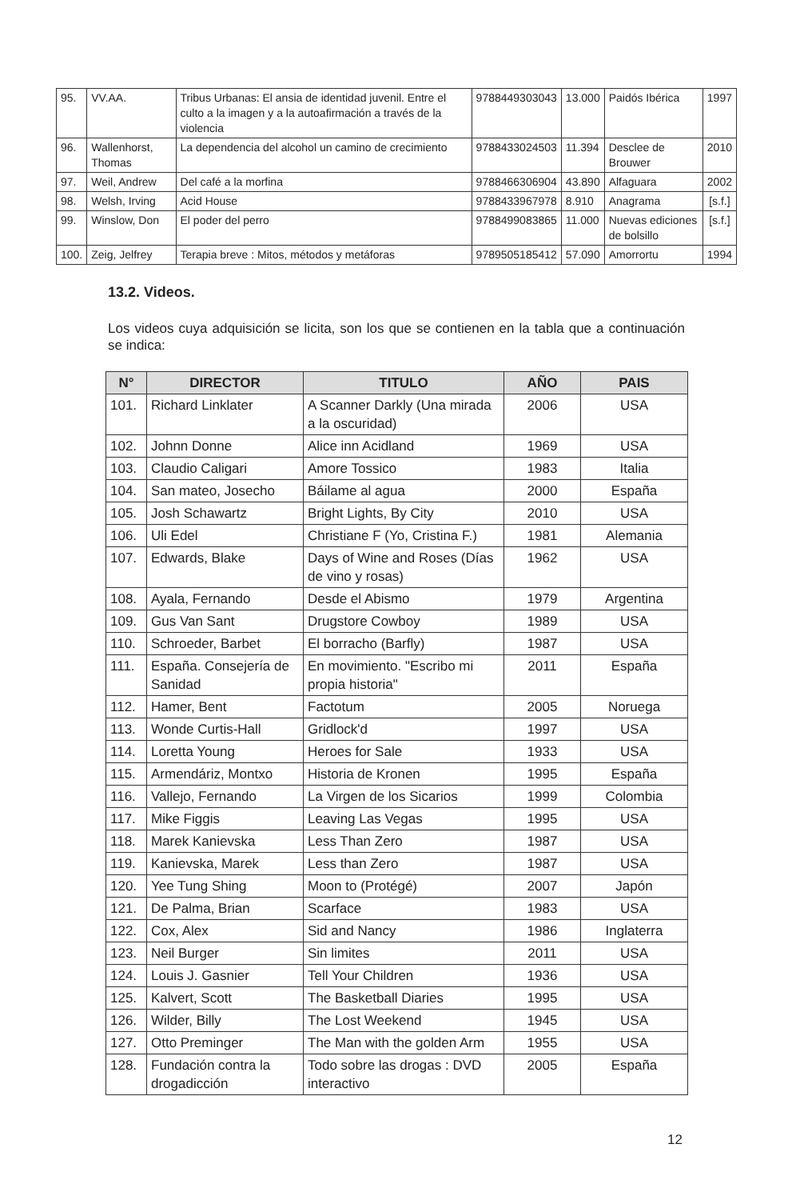| 95. | VV.AA. | Tribus Urbanas: El ansia de identidad juvenil. Entre el culto a la imagen y a la autoafirmación a través de la violencia | 9788449303043 | 13.000 | Paidós Ibérica | 1997 |
| 96. | Wallenhorst, Thomas | La dependencia del alcohol un camino de crecimiento | 9788433024503 | 11.394 | Desclee de Brouwer | 2010 |
| 97. | Weil, Andrew | Del café a la morfina | 9788466306904 | 43.890 | Alfaguara | 2002 |
| 98. | Welsh, Irving | Acid House | 9788433967978 | 8.910 | Anagrama | [s.f.] |
| 99. | Winslow, Don | El poder del perro | 9788499083865 | 11.000 | Nuevas ediciones de bolsillo | [s.f.] |
| 100. | Zeig, Jelfrey | Terapia breve : Mitos, métodos y metáforas | 9789505185412 | 57.090 | Amorrortu | 1994 |
13.2. Videos.
Los videos cuya adquisición se licita, son los que se contienen en la tabla que a continuación se indica:
| N° | DIRECTOR | TITULO | AÑO | PAIS |
| --- | --- | --- | --- | --- |
| 101. | Richard Linklater | A Scanner Darkly (Una mirada a la oscuridad) | 2006 | USA |
| 102. | Johnn Donne | Alice inn Acidland | 1969 | USA |
| 103. | Claudio Caligari | Amore Tossico | 1983 | Italia |
| 104. | San mateo, Josecho | Báilame al agua | 2000 | España |
| 105. | Josh Schawartz | Bright Lights, By City | 2010 | USA |
| 106. | Uli Edel | Christiane F (Yo, Cristina F.) | 1981 | Alemania |
| 107. | Edwards, Blake | Days of Wine and Roses (Días de vino y rosas) | 1962 | USA |
| 108. | Ayala, Fernando | Desde el Abismo | 1979 | Argentina |
| 109. | Gus Van Sant | Drugstore Cowboy | 1989 | USA |
| 110. | Schroeder, Barbet | El borracho (Barfly) | 1987 | USA |
| 111. | España. Consejería de Sanidad | En movimiento. "Escribo mi propia historia" | 2011 | España |
| 112. | Hamer, Bent | Factotum | 2005 | Noruega |
| 113. | Wonde Curtis-Hall | Gridlock'd | 1997 | USA |
| 114. | Loretta Young | Heroes for Sale | 1933 | USA |
| 115. | Armendáriz, Montxo | Historia de Kronen | 1995 | España |
| 116. | Vallejo, Fernando | La Virgen de los Sicarios | 1999 | Colombia |
| 117. | Mike Figgis | Leaving Las Vegas | 1995 | USA |
| 118. | Marek Kanievska | Less Than Zero | 1987 | USA |
| 119. | Kanievska, Marek | Less than Zero | 1987 | USA |
| 120. | Yee Tung Shing | Moon to (Protégé) | 2007 | Japón |
| 121. | De Palma, Brian | Scarface | 1983 | USA |
| 122. | Cox, Alex | Sid and Nancy | 1986 | Inglaterra |
| 123. | Neil Burger | Sin limites | 2011 | USA |
| 124. | Louis J. Gasnier | Tell Your Children | 1936 | USA |
| 125. | Kalvert, Scott | The Basketball Diaries | 1995 | USA |
| 126. | Wilder, Billy | The Lost Weekend | 1945 | USA |
| 127. | Otto Preminger | The Man with the golden Arm | 1955 | USA |
| 128. | Fundación contra la drogadicción | Todo sobre las drogas : DVD interactivo | 2005 | España |
12